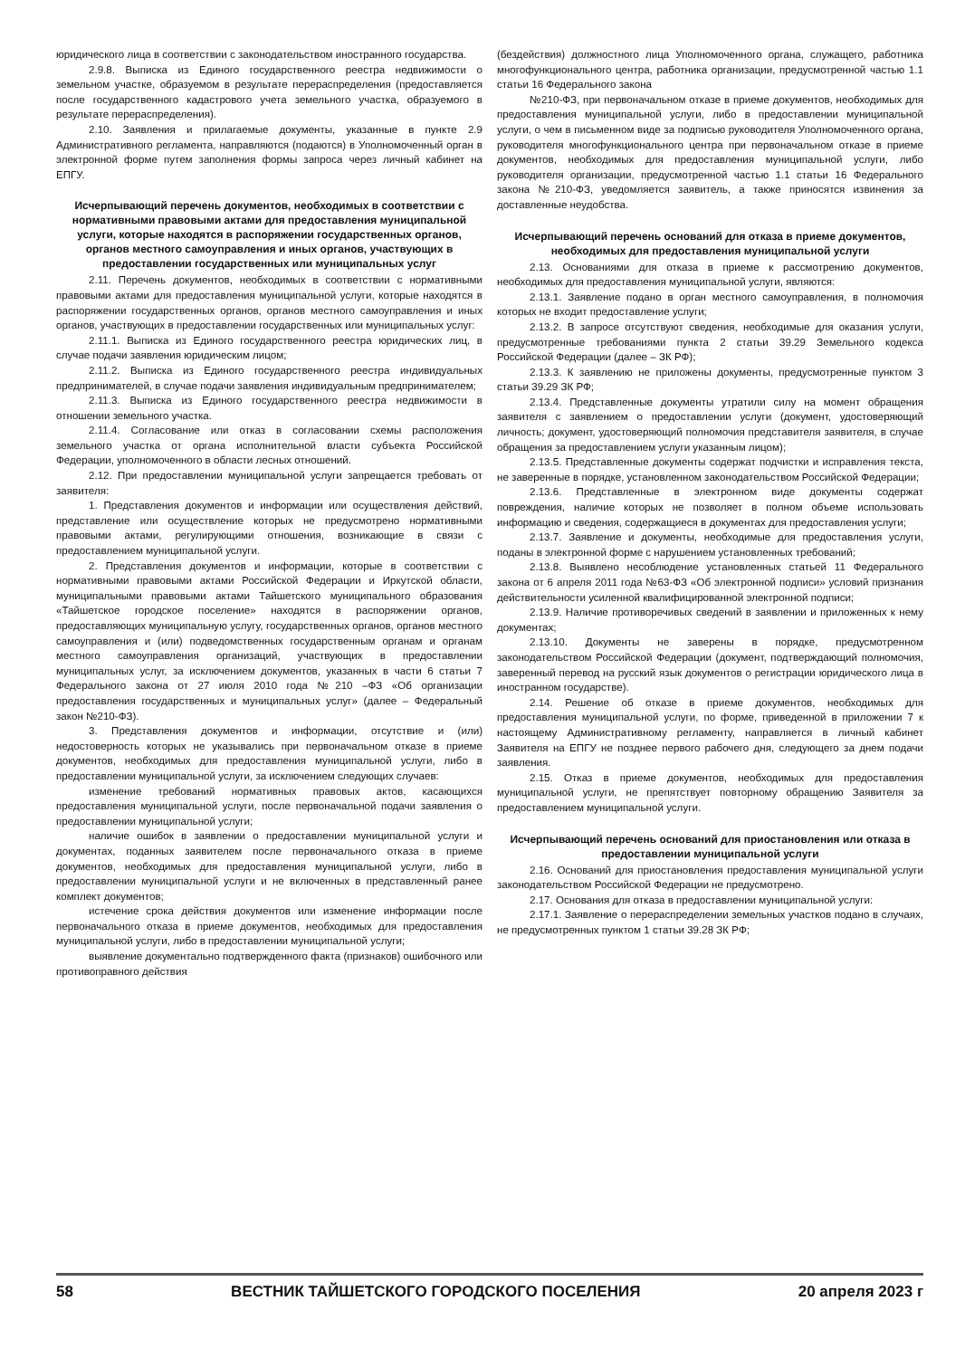юридического лица в соответствии с законодательством иностранного государства.
2.9.8. Выписка из Единого государственного реестра недвижимости о земельном участке, образуемом в результате перераспределения (предоставляется после государственного кадастрового учета земельного участка, образуемого в результате перераспределения).
2.10. Заявления и прилагаемые документы, указанные в пункте 2.9 Административного регламента, направляются (подаются) в Уполномоченный орган в электронной форме путем заполнения формы запроса через личный кабинет на ЕПГУ.
Исчерпывающий перечень документов, необходимых в соответствии с нормативными правовыми актами для предоставления муниципальной услуги, которые находятся в распоряжении государственных органов, органов местного самоуправления и иных органов, участвующих в предоставлении государственных или муниципальных услуг
2.11. Перечень документов, необходимых в соответствии с нормативными правовыми актами для предоставления муниципальной услуги, которые находятся в распоряжении государственных органов, органов местного самоуправления и иных органов, участвующих в предоставлении государственных или муниципальных услуг:
2.11.1. Выписка из Единого государственного реестра юридических лиц, в случае подачи заявления юридическим лицом;
2.11.2. Выписка из Единого государственного реестра индивидуальных предпринимателей, в случае подачи заявления индивидуальным предпринимателем;
2.11.3. Выписка из Единого государственного реестра недвижимости в отношении земельного участка.
2.11.4. Согласование или отказ в согласовании схемы расположения земельного участка от органа исполнительной власти субъекта Российской Федерации, уполномоченного в области лесных отношений.
2.12. При предоставлении муниципальной услуги запрещается требовать от заявителя:
1. Представления документов и информации или осуществления действий, представление или осуществление которых не предусмотрено нормативными правовыми актами, регулирующими отношения, возникающие в связи с предоставлением муниципальной услуги.
2. Представления документов и информации, которые в соответствии с нормативными правовыми актами Российской Федерации и Иркутской области, муниципальными правовыми актами Тайшетского муниципального образования «Тайшетское городское поселение» находятся в распоряжении органов, предоставляющих муниципальную услугу, государственных органов, органов местного самоуправления и (или) подведомственных государственным органам и органам местного самоуправления организаций, участвующих в предоставлении муниципальных услуг, за исключением документов, указанных в части 6 статьи 7 Федерального закона от 27 июля 2010 года №210 –ФЗ «Об организации предоставления государственных и муниципальных услуг» (далее – Федеральный закон №210-ФЗ).
3. Представления документов и информации, отсутствие и (или) недостоверность которых не указывались при первоначальном отказе в приеме документов, необходимых для предоставления муниципальной услуги, либо в предоставлении муниципальной услуги, за исключением следующих случаев:
изменение требований нормативных правовых актов, касающихся предоставления муниципальной услуги, после первоначальной подачи заявления о предоставлении муниципальной услуги;
наличие ошибок в заявлении о предоставлении муниципальной услуги и документах, поданных заявителем после первоначального отказа в приеме документов, необходимых для предоставления муниципальной услуги, либо в предоставлении муниципальной услуги и не включенных в представленный ранее комплект документов;
истечение срока действия документов или изменение информации после первоначального отказа в приеме документов, необходимых для предоставления муниципальной услуги, либо в предоставлении муниципальной услуги;
выявление документально подтвержденного факта (признаков) ошибочного или противоправного действия
(бездействия) должностного лица Уполномоченного органа, служащего, работника многофункционального центра, работника организации, предусмотренной частью 1.1 статьи 16 Федерального закона
№210-ФЗ, при первоначальном отказе в приеме документов, необходимых для предоставления муниципальной услуги, либо в предоставлении муниципальной услуги, о чем в письменном виде за подписью руководителя Уполномоченного органа, руководителя многофункционального центра при первоначальном отказе в приеме документов, необходимых для предоставления муниципальной услуги, либо руководителя организации, предусмотренной частью 1.1 статьи 16 Федерального закона №210-ФЗ, уведомляется заявитель, а также приносятся извинения за доставленные неудобства.
Исчерпывающий перечень оснований для отказа в приеме документов, необходимых для предоставления муниципальной услуги
2.13. Основаниями для отказа в приеме к рассмотрению документов, необходимых для предоставления муниципальной услуги, являются:
2.13.1. Заявление подано в орган местного самоуправления, в полномочия которых не входит предоставление услуги;
2.13.2. В запросе отсутствуют сведения, необходимые для оказания услуги, предусмотренные требованиями пункта 2 статьи 39.29 Земельного кодекса Российской Федерации (далее – ЗК РФ);
2.13.3. К заявлению не приложены документы, предусмотренные пунктом 3 статьи 39.29 ЗК РФ;
2.13.4. Представленные документы утратили силу на момент обращения заявителя с заявлением о предоставлении услуги (документ, удостоверяющий личность; документ, удостоверяющий полномочия представителя заявителя, в случае обращения за предоставлением услуги указанным лицом);
2.13.5. Представленные документы содержат подчистки и исправления текста, не заверенные в порядке, установленном законодательством Российской Федерации;
2.13.6. Представленные в электронном виде документы содержат повреждения, наличие которых не позволяет в полном объеме использовать информацию и сведения, содержащиеся в документах для предоставления услуги;
2.13.7. Заявление и документы, необходимые для предоставления услуги, поданы в электронной форме с нарушением установленных требований;
2.13.8. Выявлено несоблюдение установленных статьей 11 Федерального закона от 6 апреля 2011 года №63-ФЗ «Об электронной подписи» условий признания действительности усиленной квалифицированной электронной подписи;
2.13.9. Наличие противоречивых сведений в заявлении и приложенных к нему документах;
2.13.10. Документы не заверены в порядке, предусмотренном законодательством Российской Федерации (документ, подтверждающий полномочия, заверенный перевод на русский язык документов о регистрации юридического лица в иностранном государстве).
2.14. Решение об отказе в приеме документов, необходимых для предоставления муниципальной услуги, по форме, приведенной в приложении 7 к настоящему Административному регламенту, направляется в личный кабинет Заявителя на ЕПГУ не позднее первого рабочего дня, следующего за днем подачи заявления.
2.15. Отказ в приеме документов, необходимых для предоставления муниципальной услуги, не препятствует повторному обращению Заявителя за предоставлением муниципальной услуги.
Исчерпывающий перечень оснований для приостановления или отказа в предоставлении муниципальной услуги
2.16. Оснований для приостановления предоставления муниципальной услуги законодательством Российской Федерации не предусмотрено.
2.17. Основания для отказа в предоставлении муниципальной услуги:
2.17.1. Заявление о перераспределении земельных участков подано в случаях, не предусмотренных пунктом 1 статьи 39.28 ЗК РФ;
58 ВЕСТНИК ТАЙШЕТСКОГО ГОРОДСКОГО ПОСЕЛЕНИЯ 20 апреля 2023 г